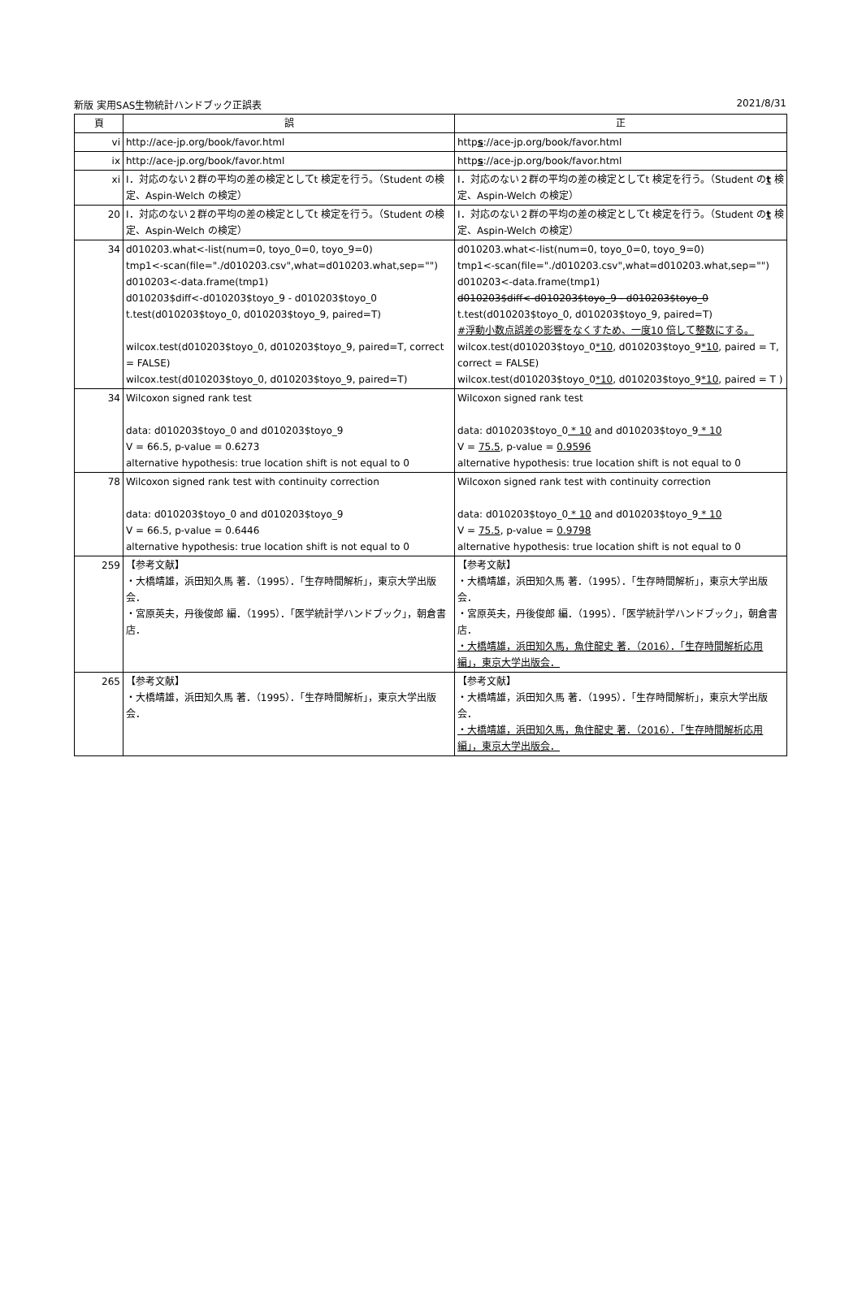新版 実用SAS生物統計ハンドブック正誤表 2021/8/31
| 頁 | 誤 | 正 |
| --- | --- | --- |
| vi | http://ace-jp.org/book/favor.html | http s ://ace-jp.org/book/favor.html |
| ix | http://ace-jp.org/book/favor.html | http s ://ace-jp.org/book/favor.html |
| xi | Ⅰ．対応のない２群の平均の差の検定としてt 検定を行う。（Student の検定、Aspin-Welch の検定） | Ⅰ．対応のない２群の平均の差の検定としてt 検定を行う。（Student の t 検定、Aspin-Welch の検定） |
| 20 | Ⅰ．対応のない２群の平均の差の検定としてt 検定を行う。（Student の検定、Aspin-Welch の検定） | Ⅰ．対応のない２群の平均の差の検定としてt 検定を行う。（Student の t 検定、Aspin-Welch の検定） |
| 34 | d010203.what<-list(num=0, toyo_0=0, toyo_9=0) tmp1<-scan(file="./d010203.csv",what=d010203.what,sep="") d010203<-data.frame(tmp1) d010203$diff<-d010203$toyo_9 - d010203$toyo_0 t.test(d010203$toyo_0, d010203$toyo_9, paired=T) wilcox.test(d010203$toyo_0, d010203$toyo_9, paired=T, correct = FALSE) wilcox.test(d010203$toyo_0, d010203$toyo_9, paired=T) | d010203.what<-list(num=0, toyo_0=0, toyo_9=0) tmp1<-scan(file="./d010203.csv",what=d010203.what,sep="") d010203<-data.frame(tmp1) d010203$diff<-d010203$toyo_9 - d010203$toyo_0 t.test(d010203$toyo_0, d010203$toyo_9, paired=T) #浮動小数点誤差の影響をなくすため、一度10 倍して整数にする。 wilcox.test(d010203$toyo_0 *10 , d010203$toyo_9 *10 , paired = T, correct = FALSE) wilcox.test(d010203$toyo_0 *10 , d010203$toyo_9 *10 , paired = T ) |
| 34 | Wilcoxon signed rank test data: d010203$toyo_0 and d010203$toyo_9 V = 66.5, p-value = 0.6273 alternative hypothesis: true location shift is not equal to 0 | Wilcoxon signed rank test data: d010203$toyo_0 * 10 and d010203$toyo_9 * 10 V = 75.5 , p-value = 0.9596 alternative hypothesis: true location shift is not equal to 0 |
| 78 | Wilcoxon signed rank test with continuity correction data: d010203$toyo_0 and d010203$toyo_9 V = 66.5, p-value = 0.6446 alternative hypothesis: true location shift is not equal to 0 | Wilcoxon signed rank test with continuity correction data: d010203$toyo_0 * 10 and d010203$toyo_9 * 10 V = 75.5 , p-value = 0.9798 alternative hypothesis: true location shift is not equal to 0 |
| 259 | 【参考文献】 ・大橋靖雄，浜田知久馬 著．（1995）．「生存時間解析」，東京大学出版会． ・宮原英夫，丹後俊郎 編．（1995）．「医学統計学ハンドブック」，朝倉書店． | 【参考文献】 ・大橋靖雄，浜田知久馬 著．（1995）．「生存時間解析」，東京大学出版会． ・宮原英夫，丹後俊郎 編．（1995）．「医学統計学ハンドブック」，朝倉書店． ・大橋靖雄，浜田知久馬，魚住龍史 著．（2016）．「生存時間解析応用編」，東京大学出版会． |
| 265 | 【参考文献】 ・大橋靖雄，浜田知久馬 著．（1995）．「生存時間解析」，東京大学出版会． | 【参考文献】 ・大橋靖雄，浜田知久馬 著．（1995）．「生存時間解析」，東京大学出版会． ・大橋靖雄，浜田知久馬，魚住龍史 著．（2016）．「生存時間解析応用編」，東京大学出版会． |